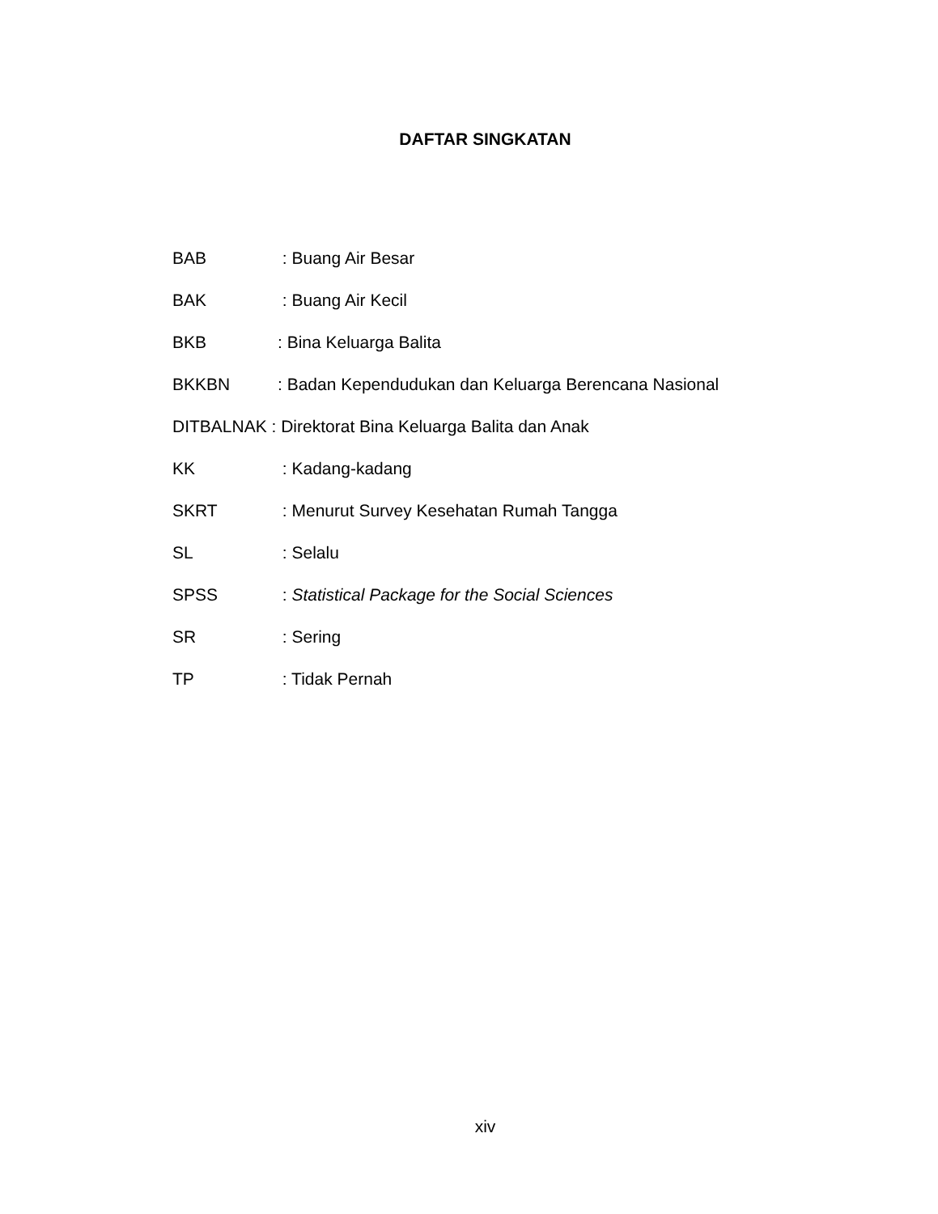DAFTAR SINGKATAN
BAB : Buang Air Besar
BAK : Buang Air Kecil
BKB: Bina Keluarga Balita
BKKBN: Badan Kependudukan dan Keluarga Berencana Nasional
DITBALNAK : Direktorat Bina Keluarga Balita dan Anak
KK : Kadang-kadang
SKRT : Menurut Survey Kesehatan Rumah Tangga
SL : Selalu
SPSS : Statistical Package for the Social Sciences
SR : Sering
TP : Tidak Pernah
xiv